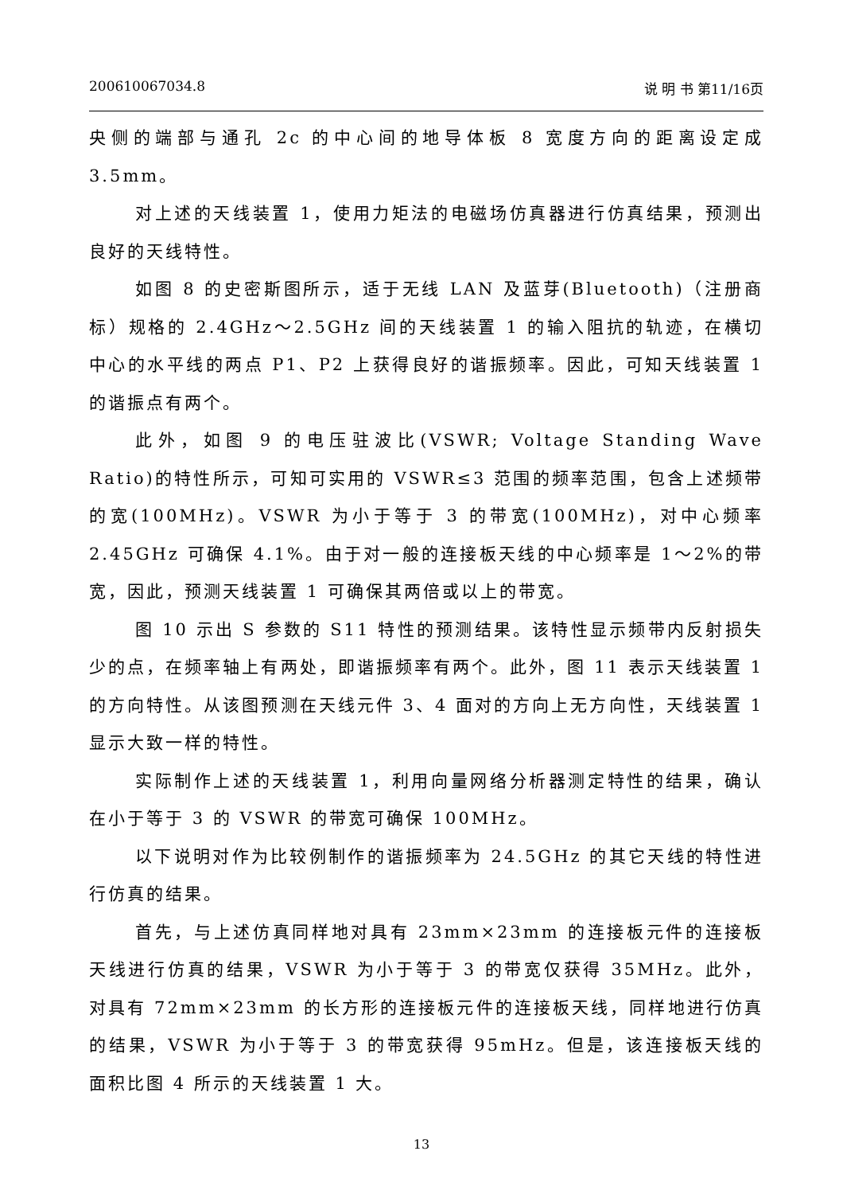200610067034.8 说 明 书 第11/16页
央侧的端部与通孔 2c 的中心间的地导体板 8 宽度方向的距离设定成 3.5mm。
对上述的天线装置 1，使用力矩法的电磁场仿真器进行仿真结果，预测出良好的天线特性。
如图 8 的史密斯图所示，适于无线 LAN 及蓝芽(Bluetooth)（注册商标）规格的 2.4GHz～2.5GHz 间的天线装置 1 的输入阻抗的轨迹，在横切中心的水平线的两点 P1、P2 上获得良好的谐振频率。因此，可知天线装置 1 的谐振点有两个。
此外，如图 9 的电压驻波比(VSWR; Voltage Standing Wave Ratio)的特性所示，可知可实用的 VSWR≤3 范围的频率范围，包含上述频带的宽(100MHz)。VSWR 为小于等于 3 的带宽(100MHz)，对中心频率 2.45GHz 可确保 4.1%。由于对一般的连接板天线的中心频率是 1～2%的带宽，因此，预测天线装置 1 可确保其两倍或以上的带宽。
图 10 示出 S 参数的 S11 特性的预测结果。该特性显示频带内反射损失少的点，在频率轴上有两处，即谐振频率有两个。此外，图 11 表示天线装置 1 的方向特性。从该图预测在天线元件 3、4 面对的方向上无方向性，天线装置 1 显示大致一样的特性。
实际制作上述的天线装置 1，利用向量网络分析器测定特性的结果，确认在小于等于 3 的 VSWR 的带宽可确保 100MHz。
以下说明对作为比较例制作的谐振频率为 24.5GHz 的其它天线的特性进行仿真的结果。
首先，与上述仿真同样地对具有 23mm×23mm 的连接板元件的连接板天线进行仿真的结果，VSWR 为小于等于 3 的带宽仅获得 35MHz。此外，对具有 72mm×23mm 的长方形的连接板元件的连接板天线，同样地进行仿真的结果，VSWR 为小于等于 3 的带宽获得 95mHz。但是，该连接板天线的面积比图 4 所示的天线装置 1 大。
13